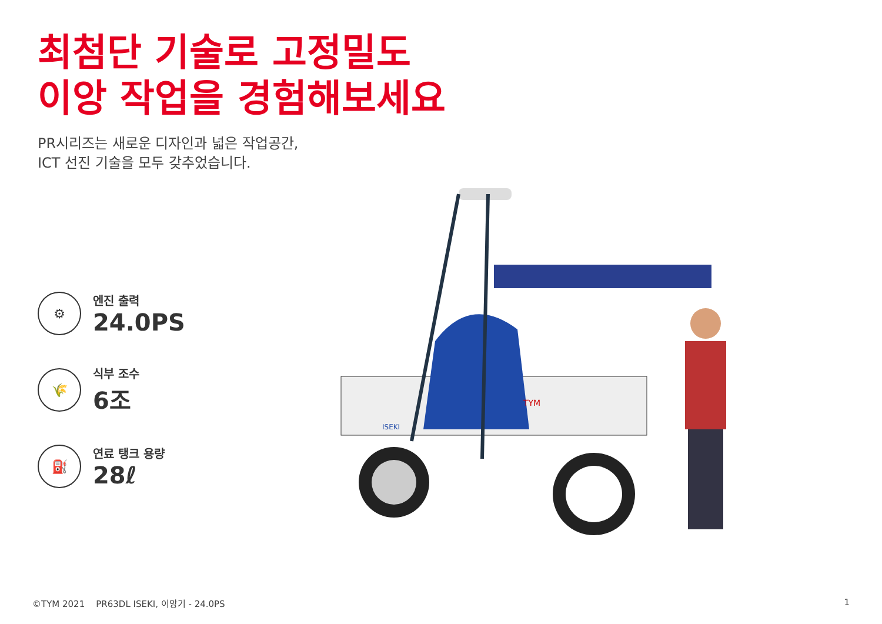최첨단 기술로 고정밀도
이앙 작업을 경험해보세요
PR시리즈는 새로운 디자인과 넓은 작업공간,
ICT 선진 기술을 모두 갖추었습니다.
⚙
엔진 출력
24.0PS
🌾
식부 조수
6조
⛽
연료 탱크 용량
28ℓ
TYM
ISEKI
©TYM 2021 PR63DL ISEKI, 이앙기 - 24.0PS 1